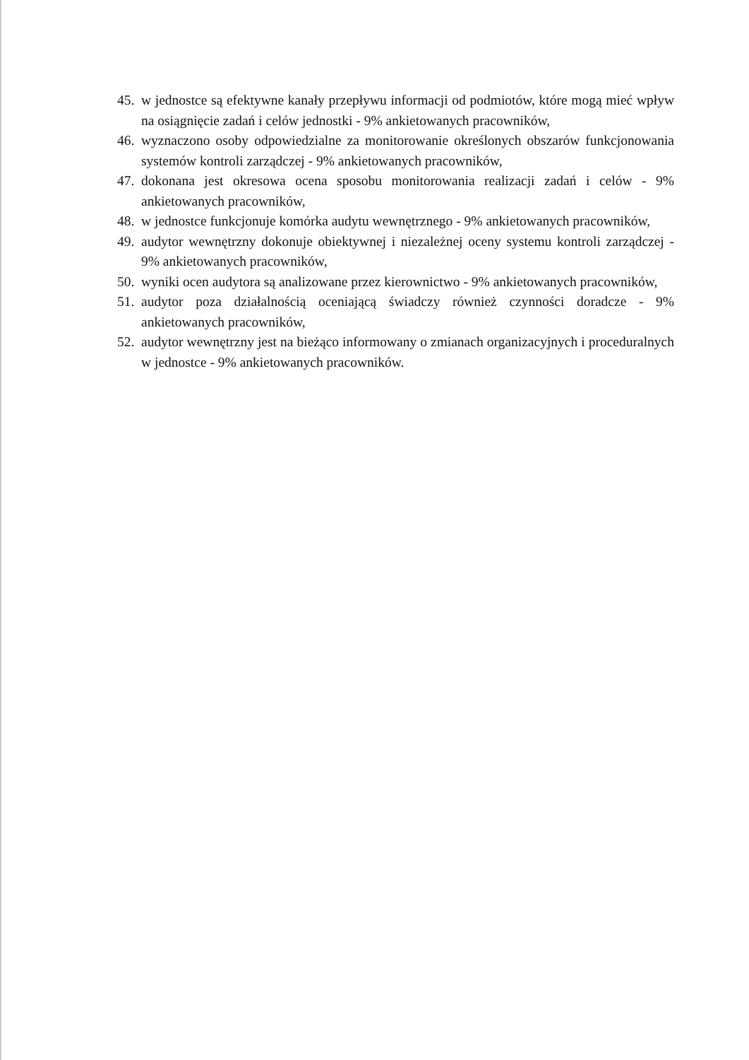45. w jednostce są efektywne kanały przepływu informacji od podmiotów, które mogą mieć wpływ na osiągnięcie zadań i celów jednostki - 9% ankietowanych pracowników,
46. wyznaczono osoby odpowiedzialne za monitorowanie określonych obszarów funkcjonowania systemów kontroli zarządczej - 9% ankietowanych pracowników,
47. dokonana jest okresowa ocena sposobu monitorowania realizacji zadań i celów - 9% ankietowanych pracowników,
48. w jednostce funkcjonuje komórka audytu wewnętrznego - 9% ankietowanych pracowników,
49. audytor wewnętrzny dokonuje obiektywnej i niezależnej oceny systemu kontroli zarządczej - 9% ankietowanych pracowników,
50. wyniki ocen audytora są analizowane przez kierownictwo - 9% ankietowanych pracowników,
51. audytor poza działalnością oceniającą świadczy również czynności doradcze - 9% ankietowanych pracowników,
52. audytor wewnętrzny jest na bieżąco informowany o zmianach organizacyjnych i proceduralnych w jednostce - 9% ankietowanych pracowników.